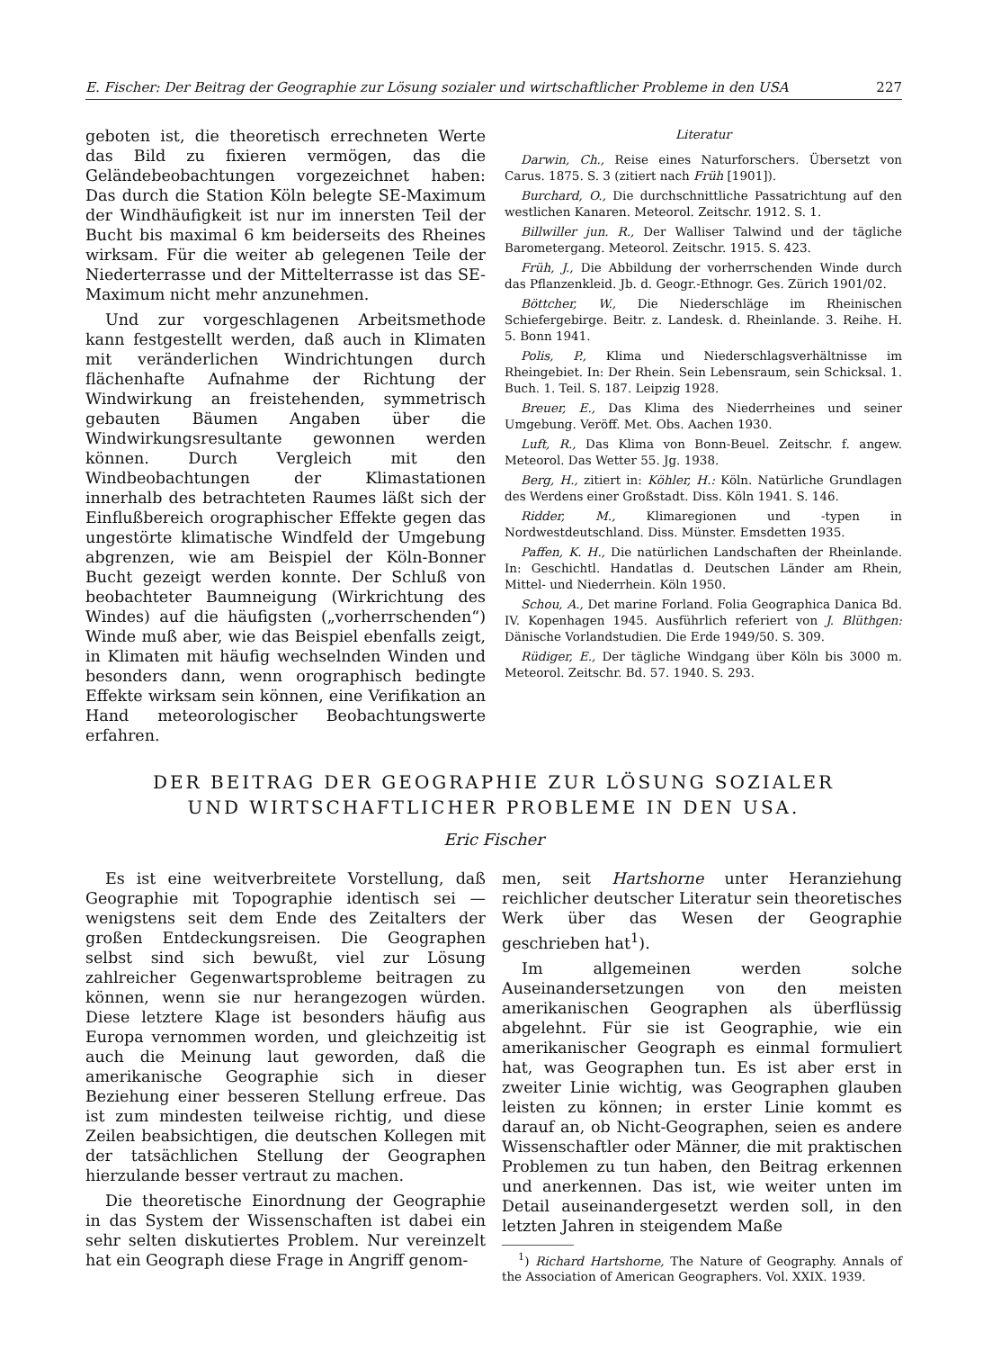E. Fischer: Der Beitrag der Geographie zur Lösung sozialer und wirtschaftlicher Probleme in den USA 227
geboten ist, die theoretisch errechneten Werte das Bild zu fixieren vermögen, das die Geländebeobachtungen vorgezeichnet haben: Das durch die Station Köln belegte SE-Maximum der Windhäufigkeit ist nur im innersten Teil der Bucht bis maximal 6 km beiderseits des Rheines wirksam. Für die weiter ab gelegenen Teile der Niederterrasse und der Mittelterrasse ist das SE-Maximum nicht mehr anzunehmen.
Und zur vorgeschlagenen Arbeitsmethode kann festgestellt werden, daß auch in Klimaten mit veränderlichen Windrichtungen durch flächenhafte Aufnahme der Richtung der Windwirkung an freistehenden, symmetrisch gebauten Bäumen Angaben über die Windwirkungsresultante gewonnen werden können. Durch Vergleich mit den Windbeobachtungen der Klimastationen innerhalb des betrachteten Raumes läßt sich der Einflußbereich orographischer Effekte gegen das ungestörte klimatische Windfeld der Umgebung abgrenzen, wie am Beispiel der Köln-Bonner Bucht gezeigt werden konnte. Der Schluß von beobachteter Baumneigung (Wirkrichtung des Windes) auf die häufigsten („vorherrschenden“) Winde muß aber, wie das Beispiel ebenfalls zeigt, in Klimaten mit häufig wechselnden Winden und besonders dann, wenn orographisch bedingte Effekte wirksam sein können, eine Verifikation an Hand meteorologischer Beobachtungswerte erfahren.
Literatur
Darwin, Ch., Reise eines Naturforschers. Übersetzt von Carus. 1875. S. 3 (zitiert nach Früh [1901]).
Burchard, O., Die durchschnittliche Passatrichtung auf den westlichen Kanaren. Meteorol. Zeitschr. 1912. S. 1.
Billwiller jun. R., Der Walliser Talwind und der tägliche Barometergang. Meteorol. Zeitschr. 1915. S. 423.
Früh, J., Die Abbildung der vorherrschenden Winde durch das Pflanzenkleid. Jb. d. Geogr.-Ethnogr. Ges. Zürich 1901/02.
Böttcher, W., Die Niederschläge im Rheinischen Schiefergebirge. Beitr. z. Landesk. d. Rheinlande. 3. Reihe. H. 5. Bonn 1941.
Polis, P., Klima und Niederschlagsverhältnisse im Rheingebiet. In: Der Rhein. Sein Lebensraum, sein Schicksal. 1. Buch. 1. Teil. S. 187. Leipzig 1928.
Breuer, E., Das Klima des Niederrheines und seiner Umgebung. Veröff. Met. Obs. Aachen 1930.
Luft, R., Das Klima von Bonn-Beuel. Zeitschr. f. angew. Meteorol. Das Wetter 55. Jg. 1938.
Berg, H., zitiert in: Köhler, H.: Köln. Natürliche Grundlagen des Werdens einer Großstadt. Diss. Köln 1941. S. 146.
Ridder, M., Klimaregionen und -typen in Nordwestdeutschland. Diss. Münster. Emsdetten 1935.
Paffen, K. H., Die natürlichen Landschaften der Rheinlande. In: Geschichtl. Handatlas d. Deutschen Länder am Rhein, Mittel- und Niederrhein. Köln 1950.
Schou, A., Det marine Forland. Folia Geographica Danica Bd. IV. Kopenhagen 1945. Ausführlich referiert von J. Blüthgen: Dänische Vorlandstudien. Die Erde 1949/50. S. 309.
Rüdiger, E., Der tägliche Windgang über Köln bis 3000 m. Meteorol. Zeitschr. Bd. 57. 1940. S. 293.
DER BEITRAG DER GEOGRAPHIE ZUR LÖSUNG SOZIALER
UND WIRTSCHAFTLICHER PROBLEME IN DEN USA.
Eric Fischer
Es ist eine weitverbreitete Vorstellung, daß Geographie mit Topographie identisch sei — wenigstens seit dem Ende des Zeitalters der großen Entdeckungsreisen. Die Geographen selbst sind sich bewußt, viel zur Lösung zahlreicher Gegenwartsprobleme beitragen zu können, wenn sie nur herangezogen würden. Diese letztere Klage ist besonders häufig aus Europa vernommen worden, und gleichzeitig ist auch die Meinung laut geworden, daß die amerikanische Geographie sich in dieser Beziehung einer besseren Stellung erfreue. Das ist zum mindesten teilweise richtig, und diese Zeilen beabsichtigen, die deutschen Kollegen mit der tatsächlichen Stellung der Geographen hierzulande besser vertraut zu machen.
Die theoretische Einordnung der Geographie in das System der Wissenschaften ist dabei ein sehr selten diskutiertes Problem. Nur vereinzelt hat ein Geograph diese Frage in Angriff genom-
men, seit Hartshorne unter Heranziehung reichlicher deutscher Literatur sein theoretisches Werk über das Wesen der Geographie geschrieben hat<sup>1</sup>).
Im allgemeinen werden solche Auseinandersetzungen von den meisten amerikanischen Geographen als überflüssig abgelehnt. Für sie ist Geographie, wie ein amerikanischer Geograph es einmal formuliert hat, was Geographen tun. Es ist aber erst in zweiter Linie wichtig, was Geographen glauben leisten zu können; in erster Linie kommt es darauf an, ob Nicht-Geographen, seien es andere Wissenschaftler oder Männer, die mit praktischen Problemen zu tun haben, den Beitrag erkennen und anerkennen. Das ist, wie weiter unten im Detail auseinandergesetzt werden soll, in den letzten Jahren in steigendem Maße
<sup>1</sup>) Richard Hartshorne, The Nature of Geography. Annals of the Association of American Geographers. Vol. XXIX. 1939.